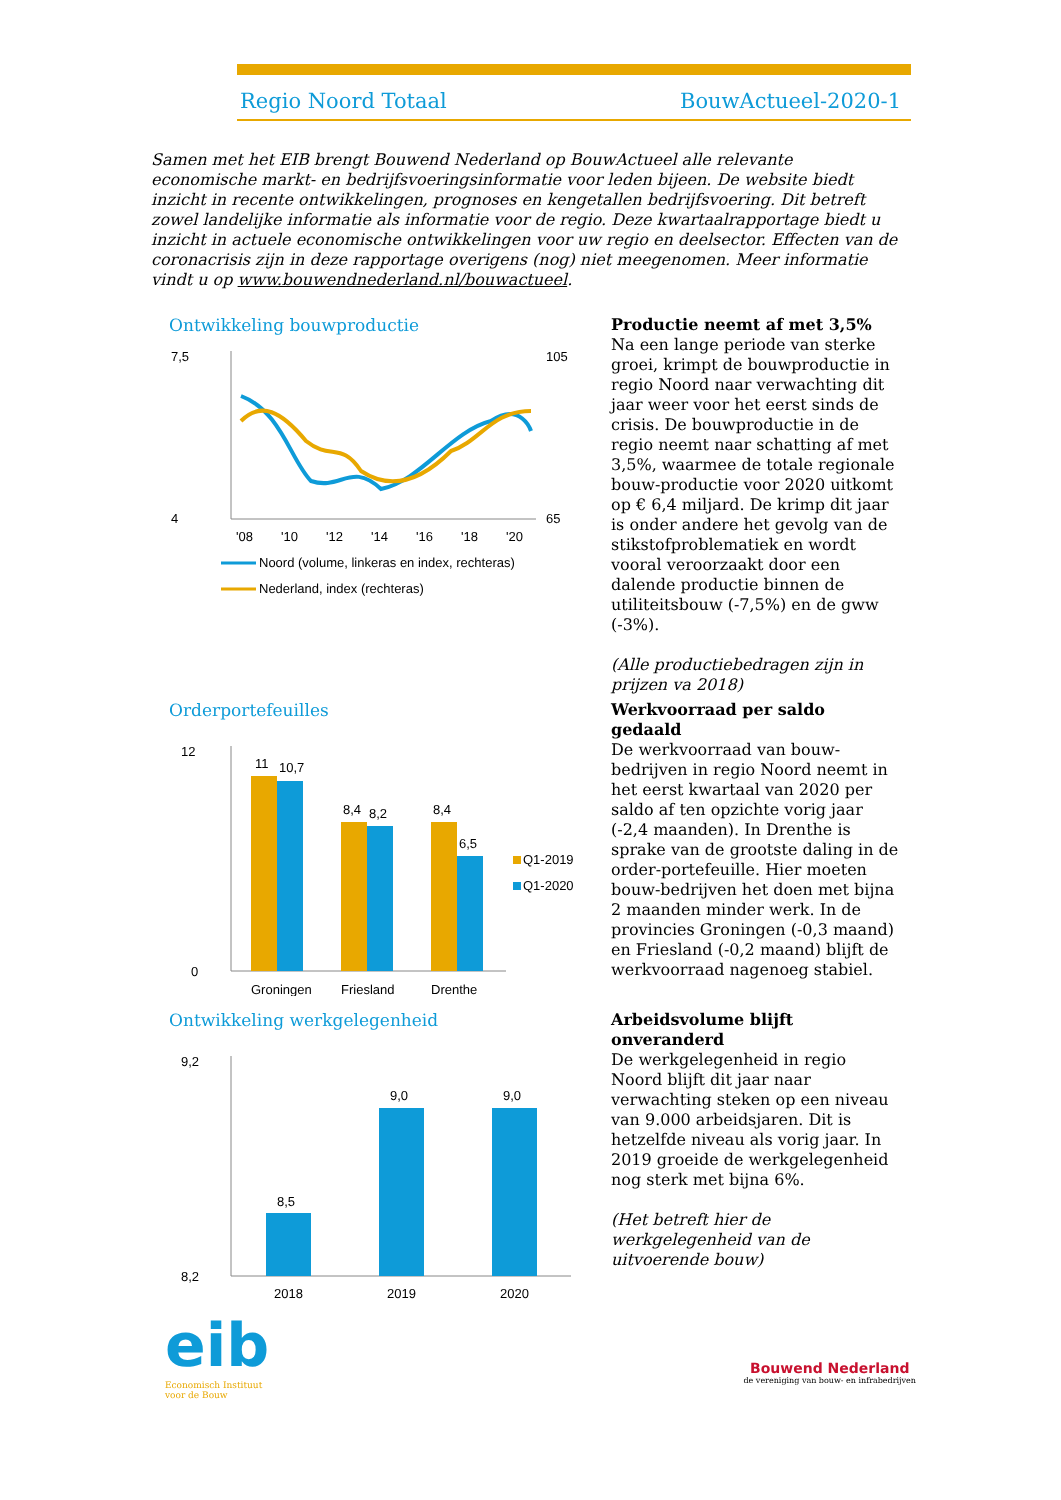Regio Noord Totaal BouwActueel-2020-1
Samen met het EIB brengt Bouwend Nederland op BouwActueel alle relevante economische markt- en bedrijfsvoeringsinformatie voor leden bijeen. De website biedt inzicht in recente ontwikkelingen, prognoses en kengetallen bedrijfsvoering. Dit betreft zowel landelijke informatie als informatie voor de regio. Deze kwartaalrapportage biedt u inzicht in actuele economische ontwikkelingen voor uw regio en deelsector. Effecten van de coronacrisis zijn in deze rapportage overigens (nog) niet meegenomen. Meer informatie vindt u op www.bouwendnederland.nl/bouwactueel.
Ontwikkeling bouwproductie
7,5
4
105
65
'08
'10
'12
'14
'16
'18
'20
Noord (volume, linkeras en index, rechteras)
Nederland, index (rechteras)
Productie neemt af met 3,5%
Na een lange periode van sterke groei, krimpt de bouwproductie in regio Noord naar verwachting dit jaar weer voor het eerst sinds de crisis. De bouwproductie in de regio neemt naar schatting af met 3,5%, waarmee de totale regionale bouw-productie voor 2020 uitkomt op € 6,4 miljard. De krimp dit jaar is onder andere het gevolg van de stikstofproblematiek en wordt vooral veroorzaakt door een dalende productie binnen de utiliteitsbouw (-7,5%) en de gww (-3%).
(Alle productiebedragen zijn in prijzen va 2018)
Orderportefeuilles
12
0
11
10,7
8,4
8,2
8,4
6,5
Groningen
Friesland
Drenthe
Q1-2019
Q1-2020
Werkvoorraad per saldo gedaald
De werkvoorraad van bouw-bedrijven in regio Noord neemt in het eerst kwartaal van 2020 per saldo af ten opzichte vorig jaar (-2,4 maanden). In Drenthe is sprake van de grootste daling in de order-portefeuille. Hier moeten bouw-bedrijven het doen met bijna 2 maanden minder werk. In de provincies Groningen (-0,3 maand) en Friesland (-0,2 maand) blijft de werkvoorraad nagenoeg stabiel.
Ontwikkeling werkgelegenheid
9,2
8,2
8,5
9,0
9,0
2018
2019
2020
Arbeidsvolume blijft onveranderd
De werkgelegenheid in regio Noord blijft dit jaar naar verwachting steken op een niveau van 9.000 arbeidsjaren. Dit is hetzelfde niveau als vorig jaar. In 2019 groeide de werkgelegenheid nog sterk met bijna 6%.
(Het betreft hier de werkgelegenheid van de uitvoerende bouw)
eib
Economisch Instituut
voor de Bouw
Bouwend Nederland
de vereniging van bouw- en infrabedrijven